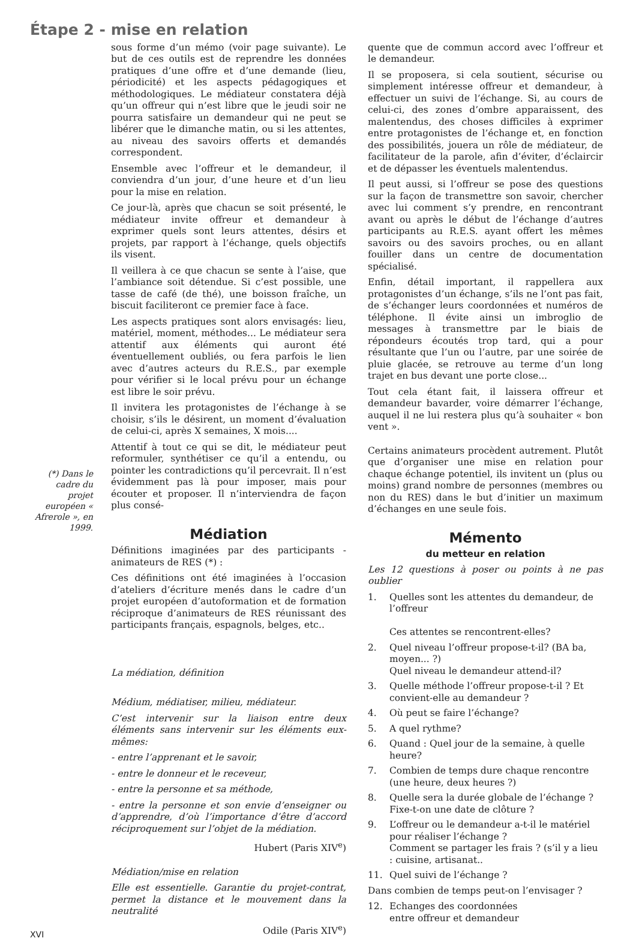Étape 2 - mise en relation
(*) Dans le cadre du projet européen « Afrerole », en 1999.
sous forme d’un mémo (voir page suivante). Le but de ces outils est de reprendre les données pratiques d’une offre et d’une demande (lieu, périodicité) et les aspects pédagogiques et méthodologiques. Le médiateur constatera déjà qu’un offreur qui n’est libre que le jeudi soir ne pourra satisfaire un demandeur qui ne peut se libérer que le dimanche matin, ou si les attentes, au niveau des savoirs offerts et demandés correspondent.
Ensemble avec l’offreur et le demandeur, il conviendra d’un jour, d’une heure et d’un lieu pour la mise en relation.
Ce jour-là, après que chacun se soit présenté, le médiateur invite offreur et demandeur à exprimer quels sont leurs attentes, désirs et projets, par rapport à l’échange, quels objectifs ils visent.
Il veillera à ce que chacun se sente à l’aise, que l’ambiance soit détendue. Si c’est possible, une tasse de café (de thé), une boisson fraîche, un biscuit faciliteront ce premier face à face.
Les aspects pratiques sont alors envisagés: lieu, matériel, moment, méthodes... Le médiateur sera attentif aux éléments qui auront été éventuellement oubliés, ou fera parfois le lien avec d’autres acteurs du R.E.S., par exemple pour vérifier si le local prévu pour un échange est libre le soir prévu.
Il invitera les protagonistes de l’échange à se choisir, s’ils le désirent, un moment d’évaluation de celui-ci, après X semaines, X mois....
Attentif à tout ce qui se dit, le médiateur peut reformuler, synthétiser ce qu’il a entendu, ou pointer les contradictions qu’il percevrait. Il n’est évidemment pas là pour imposer, mais pour écouter et proposer. Il n’interviendra de façon plus consé-
Médiation
Définitions imaginées par des participants - animateurs de RES (*) :
Ces définitions ont été imaginées à l’occasion d’ateliers d’écriture menés dans le cadre d’un projet européen d’autoformation et de formation réciproque d’animateurs de RES réunissant des participants français, espagnols, belges, etc..
La médiation, définition
Médium, médiatiser, milieu, médiateur.
C’est intervenir sur la liaison entre deux éléments sans intervenir sur les éléments eux-mêmes:
- entre l’apprenant et le savoir,
- entre le donneur et le receveur,
- entre la personne et sa méthode,
- entre la personne et son envie d’enseigner ou d’apprendre, d’où l’importance d’être d’accord réciproquement sur l’objet de la médiation.
Hubert (Paris XIV<sup>e</sup>)
Médiation/mise en relation
Elle est essentielle. Garantie du projet-contrat, permet la distance et le mouvement dans la neutralité
Odile (Paris XIV<sup>e</sup>)
quente que de commun accord avec l’offreur et le demandeur.
Il se proposera, si cela soutient, sécurise ou simplement intéresse offreur et demandeur, à effectuer un suivi de l’échange. Si, au cours de celui-ci, des zones d’ombre apparaissent, des malentendus, des choses difficiles à exprimer entre protagonistes de l’échange et, en fonction des possibilités, jouera un rôle de médiateur, de facilitateur de la parole, afin d’éviter, d’éclaircir et de dépasser les éventuels malentendus.
Il peut aussi, si l’offreur se pose des questions sur la façon de transmettre son savoir, chercher avec lui comment s’y prendre, en rencontrant avant ou après le début de l’échange d’autres participants au R.E.S. ayant offert les mêmes savoirs ou des savoirs proches, ou en allant fouiller dans un centre de documentation spécialisé.
Enfin, détail important, il rappellera aux protagonistes d’un échange, s’ils ne l’ont pas fait, de s’échanger leurs coordonnées et numéros de téléphone. Il évite ainsi un imbroglio de messages à transmettre par le biais de répondeurs écoutés trop tard, qui a pour résultante que l’un ou l’autre, par une soirée de pluie glacée, se retrouve au terme d’un long trajet en bus devant une porte close...
Tout cela étant fait, il laissera offreur et demandeur bavarder, voire démarrer l’échange, auquel il ne lui restera plus qu’à souhaiter « bon vent ».
Certains animateurs procèdent autrement. Plutôt que d’organiser une mise en relation pour chaque échange potentiel, ils invitent un (plus ou moins) grand nombre de personnes (membres ou non du RES) dans le but d’initier un maximum d’échanges en une seule fois.
Mémento
du metteur en relation
Les 12 questions à poser ou points à ne pas oublier
1. Quelles sont les attentes du demandeur, de l’offreur
Ces attentes se rencontrent-elles?
2. Quel niveau l’offreur propose-t-il? (BA ba, moyen... ?)
Quel niveau le demandeur attend-il?
3. Quelle méthode l’offreur propose-t-il ? Et convient-elle au demandeur ?
4. Où peut se faire l’échange?
5. A quel rythme?
6. Quand : Quel jour de la semaine, à quelle heure?
7. Combien de temps dure chaque rencontre (une heure, deux heures ?)
8. Quelle sera la durée globale de l’échange ? Fixe-t-on une date de clôture ?
9. L’offreur ou le demandeur a-t-il le matériel pour réaliser l’échange ?
Comment se partager les frais ? (s’il y a lieu : cuisine, artisanat..
11. Quel suivi de l’échange ?
Dans combien de temps peut-on l’envisager ?
12. Echanges des coordonnées
entre offreur et demandeur
XVI